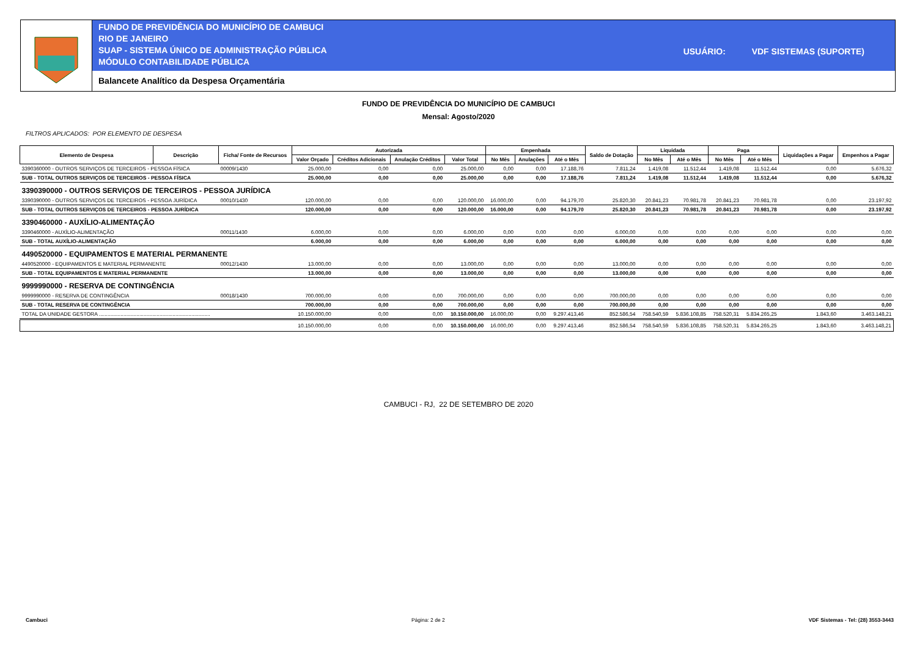FUNDO DE PREVIDÊNCIA DO MUNICÍPIO DE CAMBUCI
RIO DE JANEIRO
SUAP - SISTEMA ÚNICO DE ADMINISTRAÇÃO PÚBLICA
MÓDULO CONTABILIDADE PÚBLICA
USUÁRIO: VDF SISTEMAS (SUPORTE)
Balancete Analítico da Despesa Orçamentária
FUNDO DE PREVIDÊNCIA DO MUNICÍPIO DE CAMBUCI
Mensal: Agosto/2020
FILTROS APLICADOS: POR ELEMENTO DE DESPESA
| Elemento de Despesa | Descrição | Ficha/ Fonte de Recursos | Autorizada | | | | Empenhada | | | Saldo de Dotação | Liquidada | | Paga | | Liquidações a Pagar | Empenhos a Pagar |
| --- | --- | --- | --- | --- | --- | --- | --- | --- | --- | --- | --- | --- | --- | --- | --- | --- |
| | | | Valor Orçado | Créditos Adicionais | Anulação Créditos | Valor Total | No Mês | Anulações | Até o Mês | | No Mês | Até o Mês | No Mês | Até o Mês | | |
| 3390360000 - OUTROS SERVIÇOS DE TERCEIROS - PESSOA FÍSICA | | 00009/1430 | 25.000,00 | 0,00 | 0,00 | 25.000,00 | 0,00 | 0,00 | 17.188,76 | 7.811,24 | 1.419,08 | 11.512,44 | 1.419,08 | 11.512,44 | 0,00 | 5.676,32 |
| SUB - TOTAL OUTROS SERVIÇOS DE TERCEIROS - PESSOA FÍSICA | | | 25.000,00 | 0,00 | 0,00 | 25.000,00 | 0,00 | 0,00 | 17.188,76 | 7.811,24 | 1.419,08 | 11.512,44 | 1.419,08 | 11.512,44 | 0,00 | 5.676,32 |
| 3390390000 - OUTROS SERVIÇOS DE TERCEIROS - PESSOA JURÍDICA | | | | | | | | | | | | | | | | |
| 3390390000 - OUTROS SERVIÇOS DE TERCEIROS - PESSOA JURÍDICA | | 00010/1430 | 120.000,00 | 0,00 | 0,00 | 120.000,00 | 16.000,00 | 0,00 | 94.179,70 | 25.820,30 | 20.841,23 | 70.981,78 | 20.841,23 | 70.981,78 | 0,00 | 23.197,92 |
| SUB - TOTAL OUTROS SERVIÇOS DE TERCEIROS - PESSOA JURÍDICA | | | 120.000,00 | 0,00 | 0,00 | 120.000,00 | 16.000,00 | 0,00 | 94.179,70 | 25.820,30 | 20.841,23 | 70.981,78 | 20.841,23 | 70.981,78 | 0,00 | 23.197,92 |
| 3390460000 - AUXÍLIO-ALIMENTAÇÃO | | | | | | | | | | | | | | | | |
| 3390460000 - AUXÍLIO-ALIMENTAÇÃO | | 00011/1430 | 6.000,00 | 0,00 | 0,00 | 6.000,00 | 0,00 | 0,00 | 0,00 | 6.000,00 | 0,00 | 0,00 | 0,00 | 0,00 | 0,00 | 0,00 |
| SUB - TOTAL AUXÍLIO-ALIMENTAÇÃO | | | 6.000,00 | 0,00 | 0,00 | 6.000,00 | 0,00 | 0,00 | 0,00 | 6.000,00 | 0,00 | 0,00 | 0,00 | 0,00 | 0,00 | 0,00 |
| 4490520000 - EQUIPAMENTOS E MATERIAL PERMANENTE | | | | | | | | | | | | | | | | |
| 4490520000 - EQUIPAMENTOS E MATERIAL PERMANENTE | | 00012/1430 | 13.000,00 | 0,00 | 0,00 | 13.000,00 | 0,00 | 0,00 | 0,00 | 13.000,00 | 0,00 | 0,00 | 0,00 | 0,00 | 0,00 | 0,00 |
| SUB - TOTAL EQUIPAMENTOS E MATERIAL PERMANENTE | | | 13.000,00 | 0,00 | 0,00 | 13.000,00 | 0,00 | 0,00 | 0,00 | 13.000,00 | 0,00 | 0,00 | 0,00 | 0,00 | 0,00 | 0,00 |
| 9999990000 - RESERVA DE CONTINGÊNCIA | | | | | | | | | | | | | | | | |
| 9999990000 - RESERVA DE CONTINGÊNCIA | | 00018/1430 | 700.000,00 | 0,00 | 0,00 | 700.000,00 | 0,00 | 0,00 | 0,00 | 700.000,00 | 0,00 | 0,00 | 0,00 | 0,00 | 0,00 | 0,00 |
| SUB - TOTAL RESERVA DE CONTINGÊNCIA | | | 700.000,00 | 0,00 | 0,00 | 700.000,00 | 0,00 | 0,00 | 0,00 | 700.000,00 | 0,00 | 0,00 | 0,00 | 0,00 | 0,00 | 0,00 |
| TOTAL DA UNIDADE GESTORA ............................................................................. | | | 10.150.000,00 | 0,00 | 0,00 | 10.150.000,00 | 16.000,00 | 0,00 | 9.297.413,46 | 852.586,54 | 758.540,59 | 5.836.108,85 | 758.520,31 | 5.834.265,25 | 1.843,60 | 3.463.148,21 |
| | | | 10.150.000,00 | 0,00 | 0,00 | 10.150.000,00 | 16.000,00 | 0,00 | 9.297.413,46 | 852.586,54 | 758.540,59 | 5.836.108,85 | 758.520,31 | 5.834.265,25 | 1.843,60 | 3.463.148,21 |
CAMBUCI - RJ, 22 DE SETEMBRO DE 2020
Cambuci Página: 2 de 2 VDF Sistemas - Tel: (28) 3553-3443